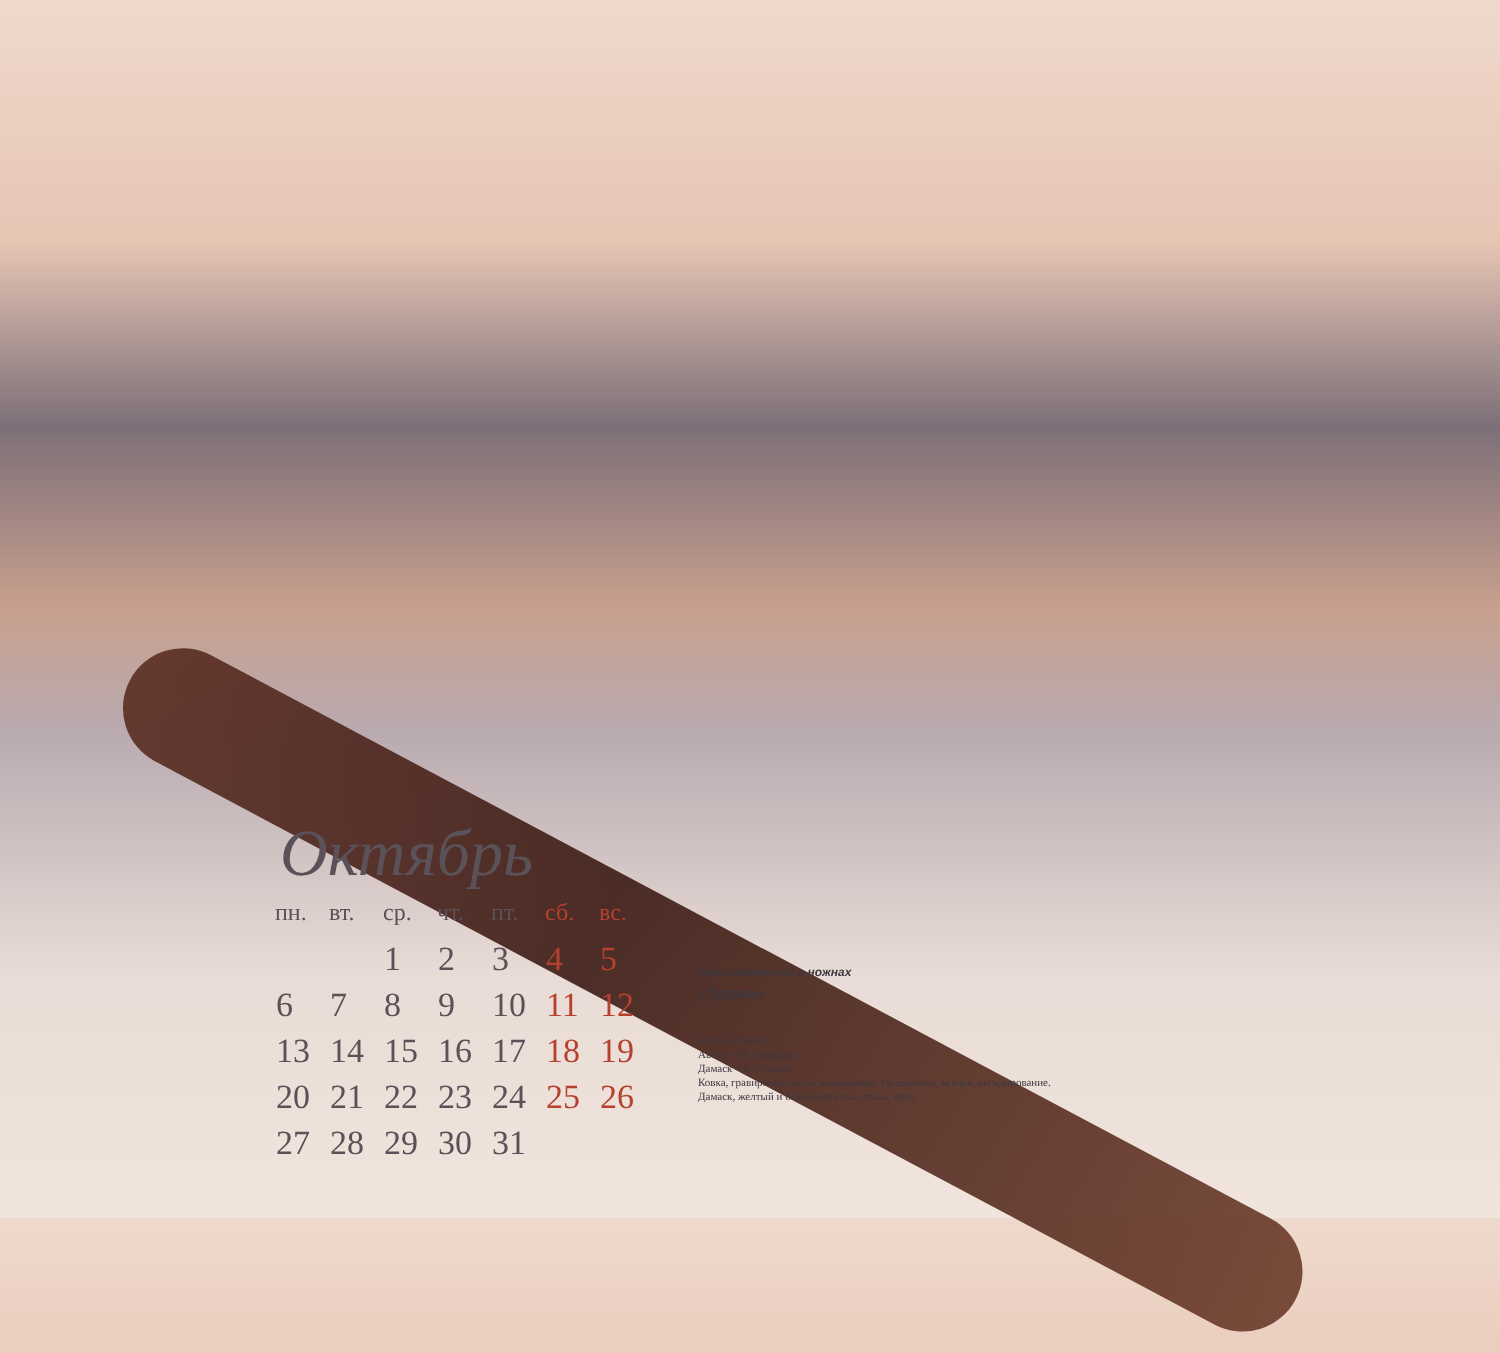Октябрь
| пн. | вт. | ср. | чт. | пт. | сб. | вс. |
| --- | --- | --- | --- | --- | --- | --- |
| | | 1 | 2 | 3 | 4 | 5 |
| 6 | 7 | 8 | 9 | 10 | 11 | 12 |
| 13 | 14 | 15 | 16 | 17 | 18 | 19 |
| 20 | 21 | 22 | 23 | 24 | 25 | 26 |
| 27 | 28 | 29 | 30 | 31 | | |
Нож охотничий в ножнах
«Троян»
Москва, 2004 г.
Автор – М. Жерядин.
Дамаск – В. Сосков.
Ковка, гравировка, литье, канфарение, таушировка, всечка, оксидирование.
Дамаск, желтый и белый металлы, сталь, орех.